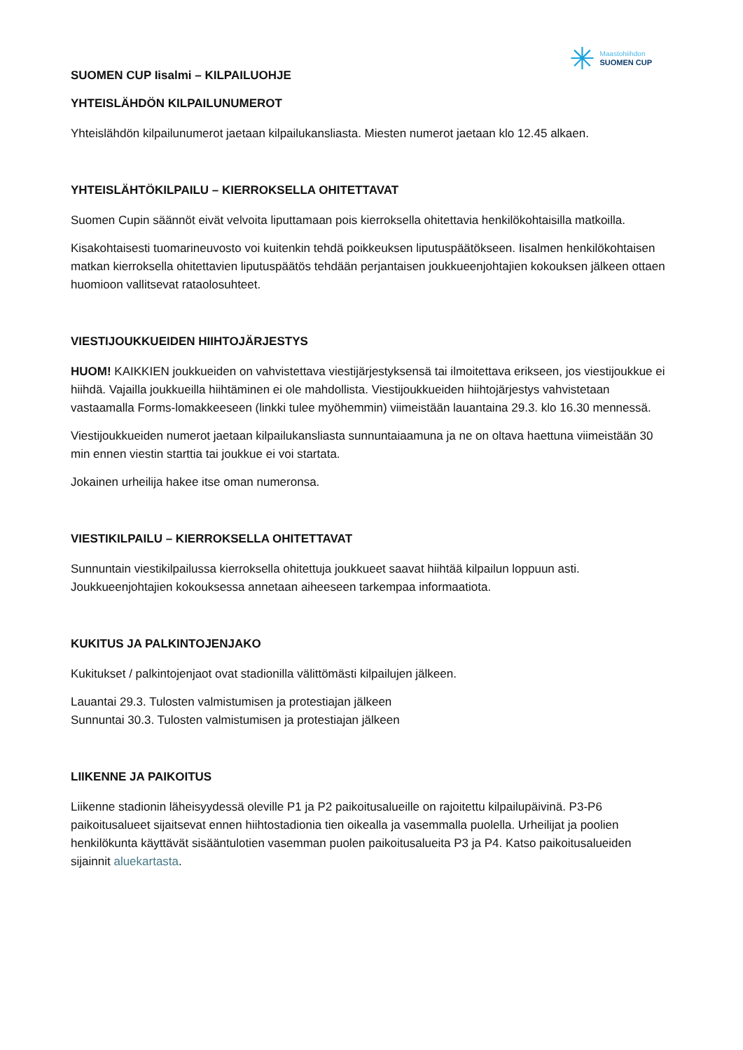✳
Maastohiihdon
SUOMEN CUP
SUOMEN CUP Iisalmi – KILPAILUOHJE
YHTEISLÄHDÖN KILPAILUNUMEROT
Yhteislähdön kilpailunumerot jaetaan kilpailukansliasta. Miesten numerot jaetaan klo 12.45 alkaen.
YHTEISLÄHTÖKILPAILU – KIERROKSELLA OHITETTAVAT
Suomen Cupin säännöt eivät velvoita liputtamaan pois kierroksella ohitettavia henkilökohtaisilla matkoilla.
Kisakohtaisesti tuomarineuvosto voi kuitenkin tehdä poikkeuksen liputuspäätökseen. Iisalmen henkilökohtaisen matkan kierroksella ohitettavien liputuspäätös tehdään perjantaisen joukkueenjohtajien kokouksen jälkeen ottaen huomioon vallitsevat rataolosuhteet.
VIESTIJOUKKUEIDEN HIIHTOJÄRJESTYS
HUOM! KAIKKIEN joukkueiden on vahvistettava viestijärjestyksensä tai ilmoitettava erikseen, jos viestijoukkue ei hiihdä. Vajailla joukkueilla hiihtäminen ei ole mahdollista. Viestijoukkueiden hiihtojärjestys vahvistetaan vastaamalla Forms-lomakkeeseen (linkki tulee myöhemmin) viimeistään lauantaina 29.3. klo 16.30 mennessä.
Viestijoukkueiden numerot jaetaan kilpailukansliasta sunnuntaiaamuna ja ne on oltava haettuna viimeistään 30 min ennen viestin starttia tai joukkue ei voi startata.
Jokainen urheilija hakee itse oman numeronsa.
VIESTIKILPAILU – KIERROKSELLA OHITETTAVAT
Sunnuntain viestikilpailussa kierroksella ohitettuja joukkueet saavat hiihtää kilpailun loppuun asti. Joukkueenjohtajien kokouksessa annetaan aiheeseen tarkempaa informaatiota.
KUKITUS JA PALKINTOJENJAKO
Kukitukset / palkintojenjaot ovat stadionilla välittömästi kilpailujen jälkeen.
Lauantai 29.3. Tulosten valmistumisen ja protestiajan jälkeen
Sunnuntai 30.3. Tulosten valmistumisen ja protestiajan jälkeen
LIIKENNE JA PAIKOITUS
Liikenne stadionin läheisyydessä oleville P1 ja P2 paikoitusalueille on rajoitettu kilpailupäivinä. P3-P6 paikoitusalueet sijaitsevat ennen hiihtostadionia tien oikealla ja vasemmalla puolella. Urheilijat ja poolien henkilökunta käyttävät sisääntulotien vasemman puolen paikoitusalueita P3 ja P4. Katso paikoitusalueiden sijainnit aluekartasta.